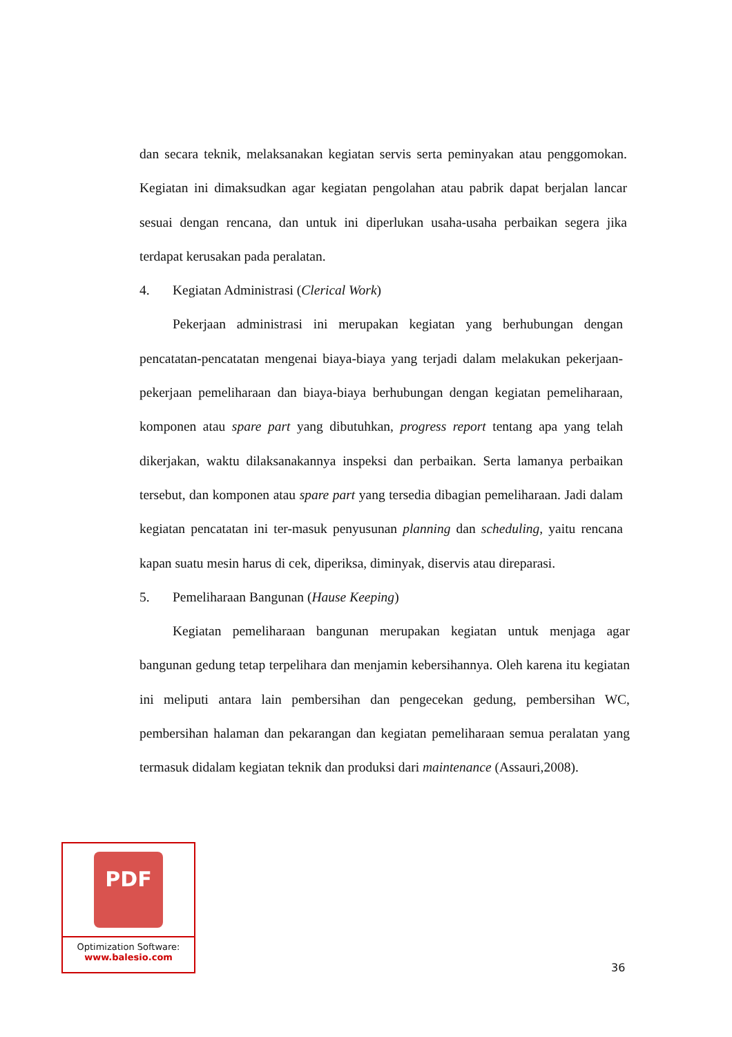dan secara teknik, melaksanakan kegiatan servis serta peminyakan atau penggomokan. Kegiatan ini dimaksudkan agar kegiatan pengolahan atau pabrik dapat berjalan lancar sesuai dengan rencana, dan untuk ini diperlukan usaha-usaha perbaikan segera jika terdapat kerusakan pada peralatan.
4. Kegiatan Administrasi (Clerical Work)
Pekerjaan administrasi ini merupakan kegiatan yang berhubungan dengan pencatatan-pencatatan mengenai biaya-biaya yang terjadi dalam melakukan pekerjaan-pekerjaan pemeliharaan dan biaya-biaya berhubungan dengan kegiatan pemeliharaan, komponen atau spare part yang dibutuhkan, progress report tentang apa yang telah dikerjakan, waktu dilaksanakannya inspeksi dan perbaikan. Serta lamanya perbaikan tersebut, dan komponen atau spare part yang tersedia dibagian pemeliharaan. Jadi dalam kegiatan pencatatan ini ter-masuk penyusunan planning dan scheduling, yaitu rencana kapan suatu mesin harus di cek, diperiksa, diminyak, diservis atau direparasi.
5. Pemeliharaan Bangunan (Hause Keeping)
Kegiatan pemeliharaan bangunan merupakan kegiatan untuk menjaga agar bangunan gedung tetap terpelihara dan menjamin kebersihannya. Oleh karena itu kegiatan ini meliputi antara lain pembersihan dan pengecekan gedung, pembersihan WC, pembersihan halaman dan pekarangan dan kegiatan pemeliharaan semua peralatan yang termasuk didalam kegiatan teknik dan produksi dari maintenance (Assauri,2008).
PDF
Optimization Software:
www.balesio.com
36